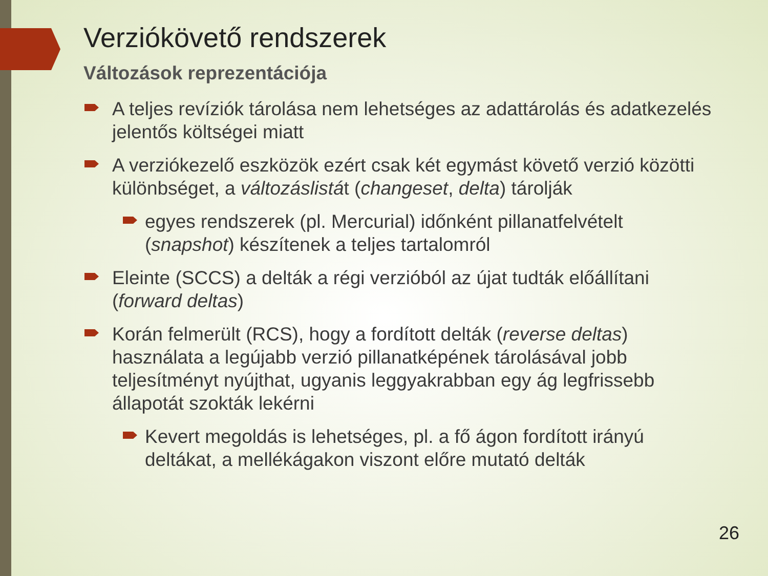Verziókövető rendszerek
Változások reprezentációja
A teljes revíziók tárolása nem lehetséges az adattárolás és adatkezelés jelentős költségei miatt
A verziókezelő eszközök ezért csak két egymást követő verzió közötti különbséget, a változáslistát (changeset, delta) tárolják
egyes rendszerek (pl. Mercurial) időnként pillanatfelvételt (snapshot) készítenek a teljes tartalomról
Eleinte (SCCS) a delták a régi verzióból az újat tudták előállítani (forward deltas)
Korán felmerült (RCS), hogy a fordított delták (reverse deltas) használata a legújabb verzió pillanatképének tárolásával jobb teljesítményt nyújthat, ugyanis leggyakrabban egy ág legfrissebb állapotát szokták lekérni
Kevert megoldás is lehetséges, pl. a fő ágon fordított irányú deltákat, a mellékágakon viszont előre mutató delták
26